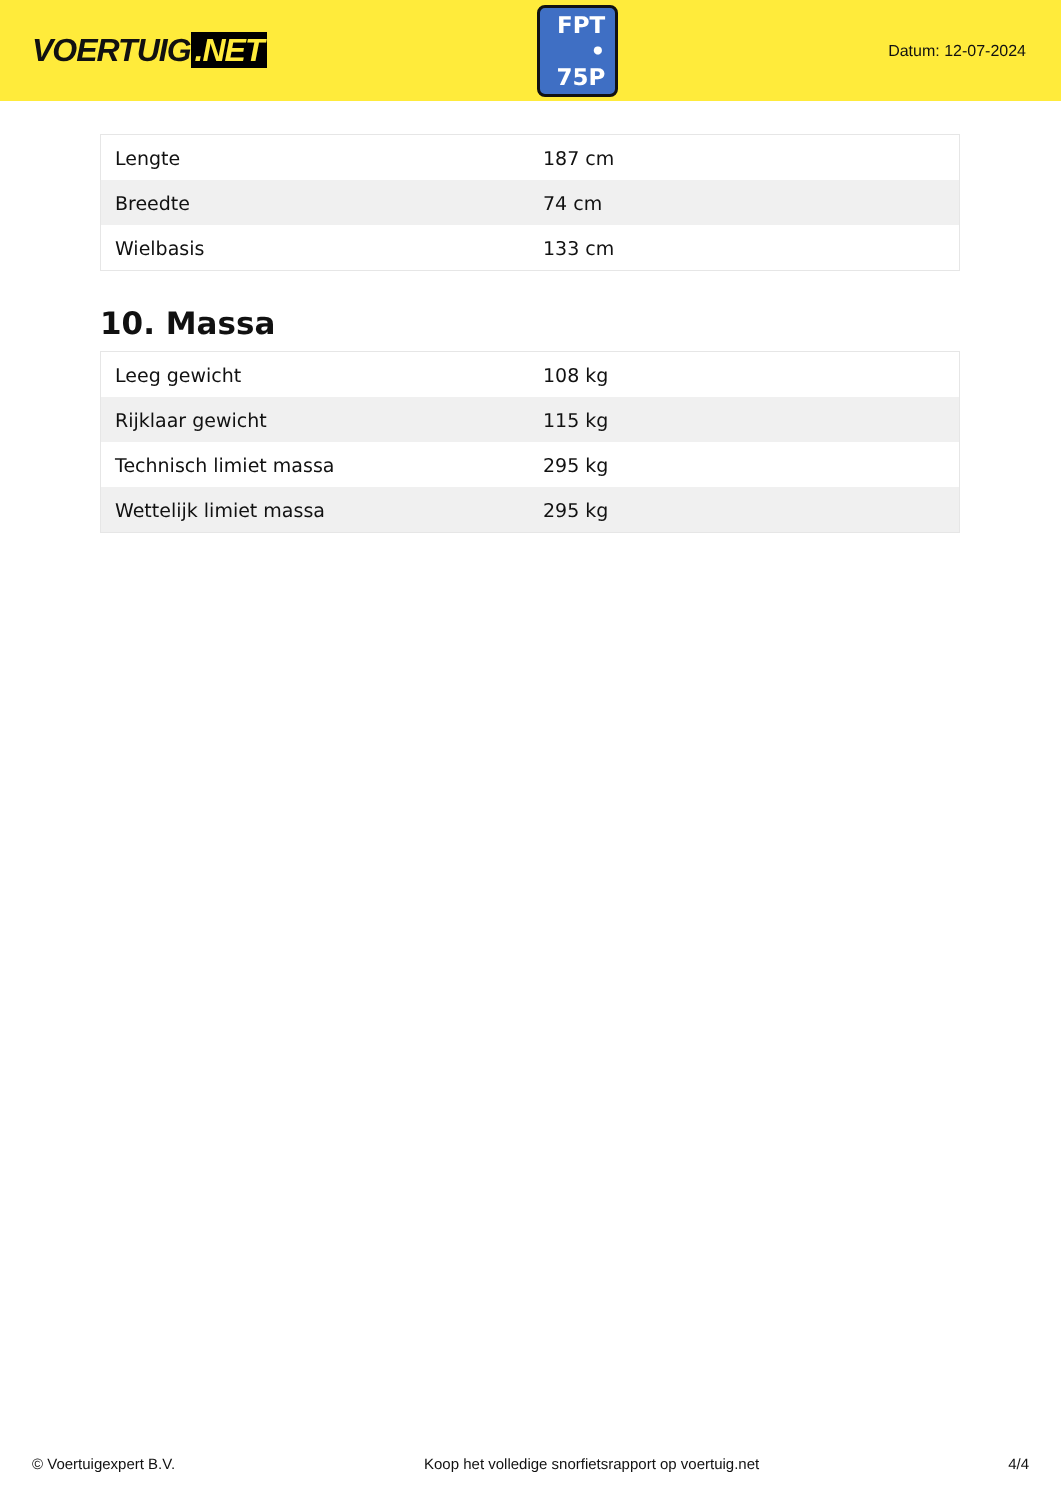VOERTUIG.NET
FPT
• 75P
Datum: 12-07-2024
| Lengte | 187 cm |
| Breedte | 74 cm |
| Wielbasis | 133 cm |
10. Massa
| Leeg gewicht | 108 kg |
| Rijklaar gewicht | 115 kg |
| Technisch limiet massa | 295 kg |
| Wettelijk limiet massa | 295 kg |
© Voertuigexpert B.V. Koop het volledige snorfietsrapport op voertuig.net 4/4